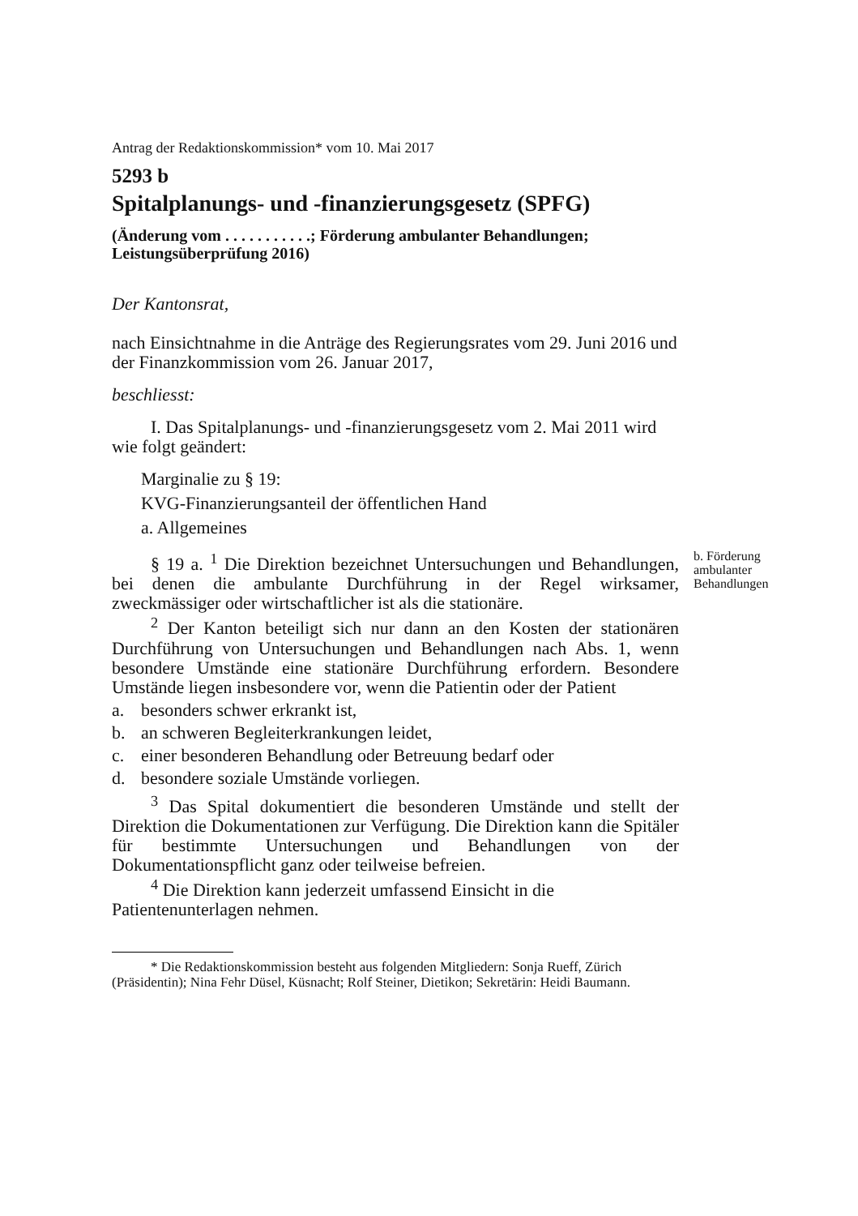Antrag der Redaktionskommission* vom 10. Mai 2017
5293 b
Spitalplanungs- und -finanzierungsgesetz (SPFG)
(Änderung vom . . . . . . . . . . .; Förderung ambulanter Behandlungen; Leistungsüberprüfung 2016)
Der Kantonsrat,
nach Einsichtnahme in die Anträge des Regierungsrates vom 29. Juni 2016 und der Finanzkommission vom 26. Januar 2017,
beschliesst:
I. Das Spitalplanungs- und -finanzierungsgesetz vom 2. Mai 2011 wird wie folgt geändert:
Marginalie zu § 19:
KVG-Finanzierungsanteil der öffentlichen Hand
a. Allgemeines
§ 19 a. <sup>1</sup> Die Direktion bezeichnet Untersuchungen und Behandlungen, bei denen die ambulante Durchführung in der Regel wirksamer, zweckmässiger oder wirtschaftlicher ist als die stationäre.
b. Förderung ambulanter Behandlungen
<sup>2</sup> Der Kanton beteiligt sich nur dann an den Kosten der stationären Durchführung von Untersuchungen und Behandlungen nach Abs. 1, wenn besondere Umstände eine stationäre Durchführung erfordern. Besondere Umstände liegen insbesondere vor, wenn die Patientin oder der Patient
a. besonders schwer erkrankt ist,
b. an schweren Begleiterkrankungen leidet,
c. einer besonderen Behandlung oder Betreuung bedarf oder
d. besondere soziale Umstände vorliegen.
<sup>3</sup> Das Spital dokumentiert die besonderen Umstände und stellt der Direktion die Dokumentationen zur Verfügung. Die Direktion kann die Spitäler für bestimmte Untersuchungen und Behandlungen von der Dokumentationspflicht ganz oder teilweise befreien.
<sup>4</sup> Die Direktion kann jederzeit umfassend Einsicht in die Patientenunterlagen nehmen.
* Die Redaktionskommission besteht aus folgenden Mitgliedern: Sonja Rueff, Zürich (Präsidentin); Nina Fehr Düsel, Küsnacht; Rolf Steiner, Dietikon; Sekretärin: Heidi Baumann.